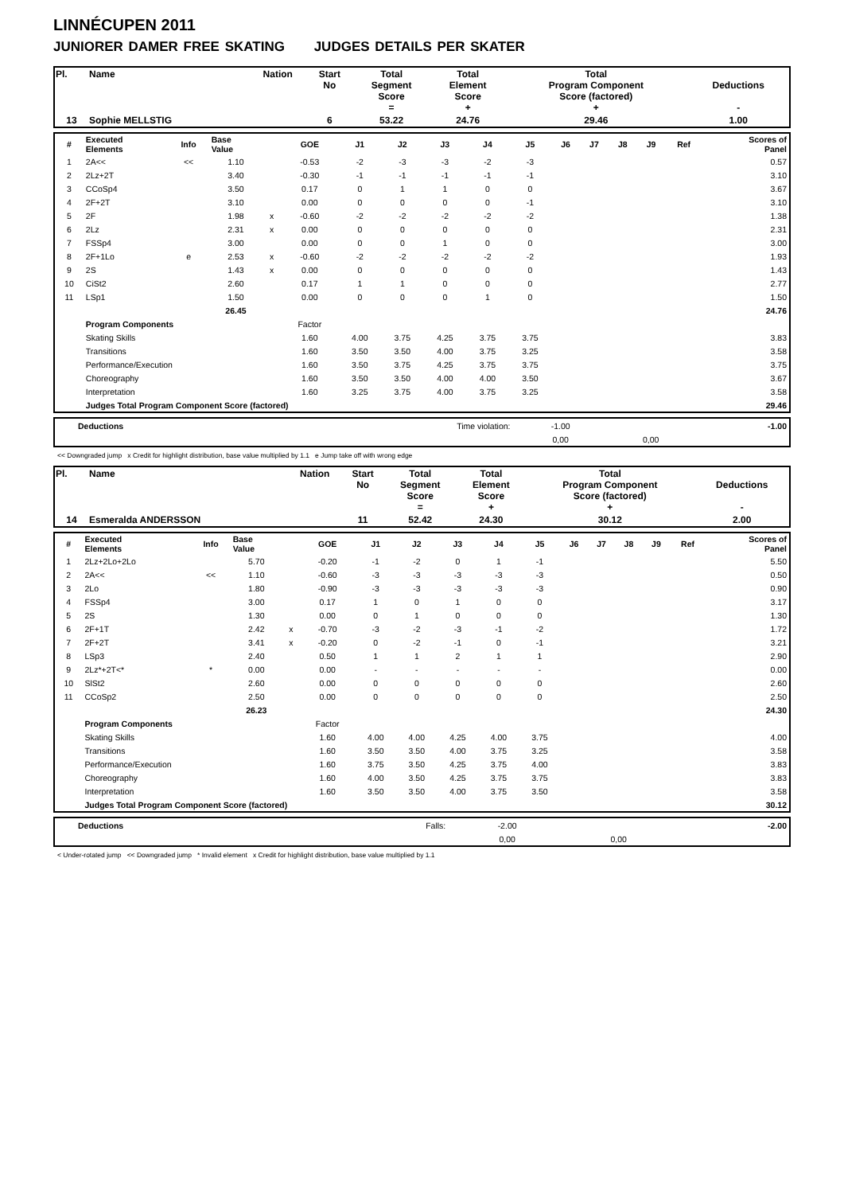LINNÉCUPEN 2011
JUNIORER DAMER FREE SKATING JUDGES DETAILS PER SKATER
| Pl. | Name | Nation | Start No | Total Segment Score = | Total Element Score + | Total Program Component Score (factored) + | Deductions - |
| 13 | Sophie MELLSTIG | | 6 | 53.22 | 24.76 | 29.46 | 1.00 |
| # | Executed Elements | Info | Base Value | | GOE | J1 | J2 | J3 | J4 | J5 | J6 | J7 | J8 | J9 | Ref | Scores of Panel |
| 1 | 2A<< | << | 1.10 | | -0.53 | -2 | -3 | -3 | -2 | -3 | | | | | | 0.57 |
| 2 | 2Lz+2T | | 3.40 | | -0.30 | -1 | -1 | -1 | -1 | -1 | | | | | | 3.10 |
| 3 | CCoSp4 | | 3.50 | | 0.17 | 0 | 1 | 1 | 0 | 0 | | | | | | 3.67 |
| 4 | 2F+2T | | 3.10 | | 0.00 | 0 | 0 | 0 | 0 | -1 | | | | | | 3.10 |
| 5 | 2F | | 1.98 | x | -0.60 | -2 | -2 | -2 | -2 | -2 | | | | | | 1.38 |
| 6 | 2Lz | | 2.31 | x | 0.00 | 0 | 0 | 0 | 0 | 0 | | | | | | 2.31 |
| 7 | FSSp4 | | 3.00 | | 0.00 | 0 | 0 | 1 | 0 | 0 | | | | | | 3.00 |
| 8 | 2F+1Lo | e | 2.53 | x | -0.60 | -2 | -2 | -2 | -2 | -2 | | | | | | 1.93 |
| 9 | 2S | | 1.43 | x | 0.00 | 0 | 0 | 0 | 0 | 0 | | | | | | 1.43 |
| 10 | CiSt2 | | 2.60 | | 0.17 | 1 | 1 | 0 | 0 | 0 | | | | | | 2.77 |
| 11 | LSp1 | | 1.50 | | 0.00 | 0 | 0 | 0 | 1 | 0 | | | | | | 1.50 |
| | | | 26.45 | | | | | | | | | | | | | 24.76 |
| | Program Components | | | | Factor | | | | | | | | | | | |
| | Skating Skills | | | | 1.60 | 4.00 | 3.75 | 4.25 | 3.75 | 3.75 | | | | | | 3.83 |
| | Transitions | | | | 1.60 | 3.50 | 3.50 | 4.00 | 3.75 | 3.25 | | | | | | 3.58 |
| | Performance/Execution | | | | 1.60 | 3.50 | 3.75 | 4.25 | 3.75 | 3.75 | | | | | | 3.75 |
| | Choreography | | | | 1.60 | 3.50 | 3.50 | 4.00 | 4.00 | 3.50 | | | | | | 3.67 |
| | Interpretation | | | | 1.60 | 3.25 | 3.75 | 4.00 | 3.75 | 3.25 | | | | | | 3.58 |
| | Judges Total Program Component Score (factored) | | | | | | | | | | | | | | | 29.46 |
| | Deductions | Time violation: | -1.00 | | -1.00 |
| | | | 0,00 | 0,00 | |
<< Downgraded jump x Credit for highlight distribution, base value multiplied by 1.1 e Jump take off with wrong edge
| Pl. | Name | Nation | Start No | Total Segment Score = | Total Element Score + | Total Program Component Score (factored) + | Deductions - |
| 14 | Esmeralda ANDERSSON | | 11 | 52.42 | 24.30 | 30.12 | 2.00 |
| # | Executed Elements | Info | Base Value | | GOE | J1 | J2 | J3 | J4 | J5 | J6 | J7 | J8 | J9 | Ref | Scores of Panel |
| 1 | 2Lz+2Lo+2Lo | | 5.70 | | -0.20 | -1 | -2 | 0 | 1 | -1 | | | | | | 5.50 |
| 2 | 2A<< | << | 1.10 | | -0.60 | -3 | -3 | -3 | -3 | -3 | | | | | | 0.50 |
| 3 | 2Lo | | 1.80 | | -0.90 | -3 | -3 | -3 | -3 | -3 | | | | | | 0.90 |
| 4 | FSSp4 | | 3.00 | | 0.17 | 1 | 0 | 1 | 0 | 0 | | | | | | 3.17 |
| 5 | 2S | | 1.30 | | 0.00 | 0 | 1 | 0 | 0 | 0 | | | | | | 1.30 |
| 6 | 2F+1T | | 2.42 | x | -0.70 | -3 | -2 | -3 | -1 | -2 | | | | | | 1.72 |
| 7 | 2F+2T | | 3.41 | x | -0.20 | 0 | -2 | -1 | 0 | -1 | | | | | | 3.21 |
| 8 | LSp3 | | 2.40 | | 0.50 | 1 | 1 | 2 | 1 | 1 | | | | | | 2.90 |
| 9 | 2Lz*+2T<* | * | 0.00 | | 0.00 | - | - | - | - | - | | | | | | 0.00 |
| 10 | SlSt2 | | 2.60 | | 0.00 | 0 | 0 | 0 | 0 | 0 | | | | | | 2.60 |
| 11 | CCoSp2 | | 2.50 | | 0.00 | 0 | 0 | 0 | 0 | 0 | | | | | | 2.50 |
| | | | 26.23 | | | | | | | | | | | | | 24.30 |
| | Program Components | | | | Factor | | | | | | | | | | | |
| | Skating Skills | | | | 1.60 | 4.00 | 4.00 | 4.25 | 4.00 | 3.75 | | | | | | 4.00 |
| | Transitions | | | | 1.60 | 3.50 | 3.50 | 4.00 | 3.75 | 3.25 | | | | | | 3.58 |
| | Performance/Execution | | | | 1.60 | 3.75 | 3.50 | 4.25 | 3.75 | 4.00 | | | | | | 3.83 |
| | Choreography | | | | 1.60 | 4.00 | 3.50 | 4.25 | 3.75 | 3.75 | | | | | | 3.83 |
| | Interpretation | | | | 1.60 | 3.50 | 3.50 | 4.00 | 3.75 | 3.50 | | | | | | 3.58 |
| | Judges Total Program Component Score (factored) | | | | | | | | | | | | | | | 30.12 |
| | Deductions | Falls: | -2.00 | | -2.00 |
| | | | 0,00 | 0,00 | |
< Under-rotated jump << Downgraded jump * Invalid element x Credit for highlight distribution, base value multiplied by 1.1